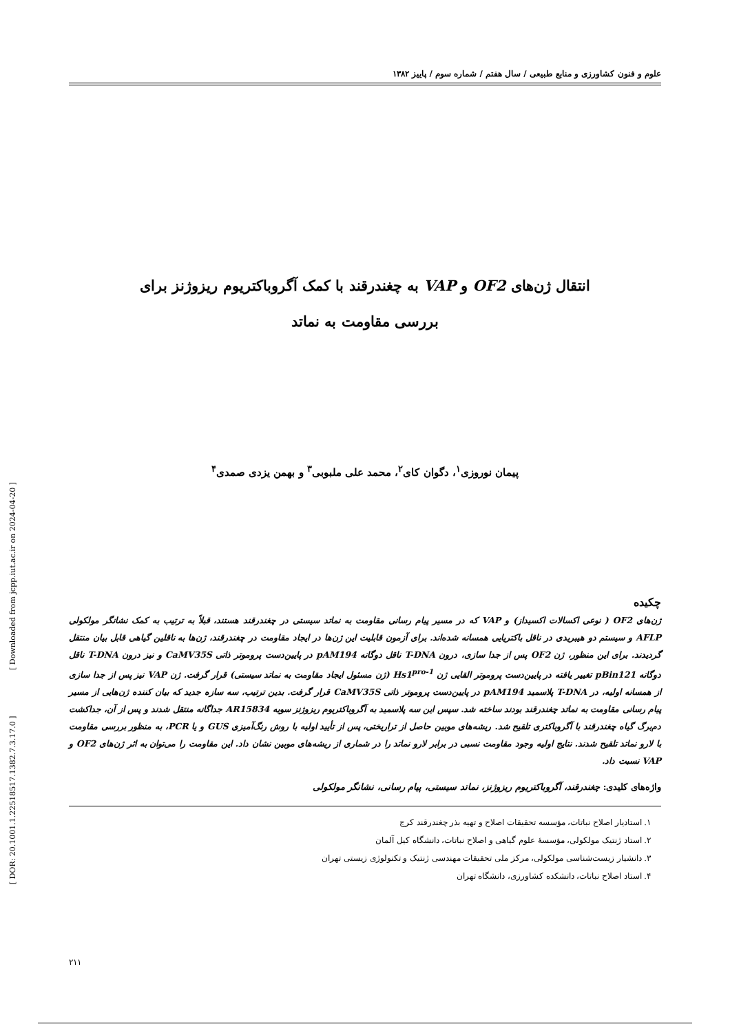[ DOR: 20.1001.1.22518517.1382.7.3.17.0 ] [ Downloaded from jcpp.iut.ac.ir on 2024-04-20 ]
علوم و فنون کشاورزی و منابع طبیعی / سال هفتم / شماره سوم / پاییز ۱۳۸۲
انتقال ژن‌های OF2 و VAP به چغندرقند با کمک آگروباکتریوم ریزوژنز برای
بررسی مقاومت به نماتد
پیمان نوروزی<sup>۱</sup>، دگوان کای<sup>۲</sup>، محمد علی ملبوبی<sup>۳</sup> و بهمن یزدی صمدی<sup>۴</sup>
چکیده
ژن‌های OF2 ( نوعی اکسالات اکسیداز) و VAP که در مسیر پیام رسانی مقاومت به نماتد سیستی در چغندرقند هستند، قبلاً به ترتیب به کمک نشانگر مولکولی AFLP و سیستم دو هیبریدی در ناقل باکتریایی همسانه شده‌اند. برای آزمون قابلیت این ژن‌ها در ایجاد مقاومت در چغندرقند، ژن‌ها به ناقلین گیاهی قابل بیان منتقل گردیدند. برای این منظور، ژن OF2 پس از جدا سازی، درون T-DNA ناقل دوگانه pAM194 در پایین‌دست پروموتر ذاتی CaMV35S و نیز درون T-DNA ناقل دوگانه pBin121 تغییر یافته در پایین‌دست پروموتر القایی ژن Hs1<sup>pro-1</sup> (ژن مسئول ایجاد مقاومت به نماتد سیستی) قرار گرفت. ژن VAP نیز پس از جدا سازی از همسانه اولیه، در T-DNA پلاسمید pAM194 در پایین‌دست پروموتر ذاتی CaMV35S قرار گرفت. بدین ترتیب، سه سازه جدید که بیان کننده ژن‌هایی از مسیر پیام رسانی مقاومت به نماتد چغندرقند بودند ساخته شد. سپس این سه پلاسمید به آگروباکتریوم ریزوژنز سویه AR15834 جداگانه منتقل شدند و پس از آن، جداکشت دم‌برگ گیاه چغندرقند با آگروباکتری تلقیح شد. ریشه‌های موبین حاصل از تراریختی، پس از تأیید اولیه با روش رنگ‌آمیزی GUS و یا PCR، به منظور بررسی مقاومت با لارو نماتد تلقیح شدند. نتایج اولیه وجود مقاومت نسبی در برابر لارو نماتد را در شماری از ریشه‌های موبین نشان داد. این مقاومت را می‌توان به اثر ژن‌های OF2 و VAP نسبت داد.
واژه‌های کلیدی: چغندرقند، آگروباکتریوم ریزوژنز، نماتد سیستی، پیام رسانی، نشانگر مولکولی
۱. استادیار اصلاح نباتات، مؤسسه تحقیقات اصلاح و تهیه بذر چغندرقند کرج
۲. استاد ژنتیک مولکولی، مؤسسهٔ علوم گیاهی و اصلاح نباتات، دانشگاه کیل آلمان
۳. دانشیار زیست‌شناسی مولکولی، مرکز ملی تحقیقات مهندسی ژنتیک و تکنولوژی زیستی تهران
۴. استاد اصلاح نباتات، دانشکده کشاورزی، دانشگاه تهران
۲۱۱